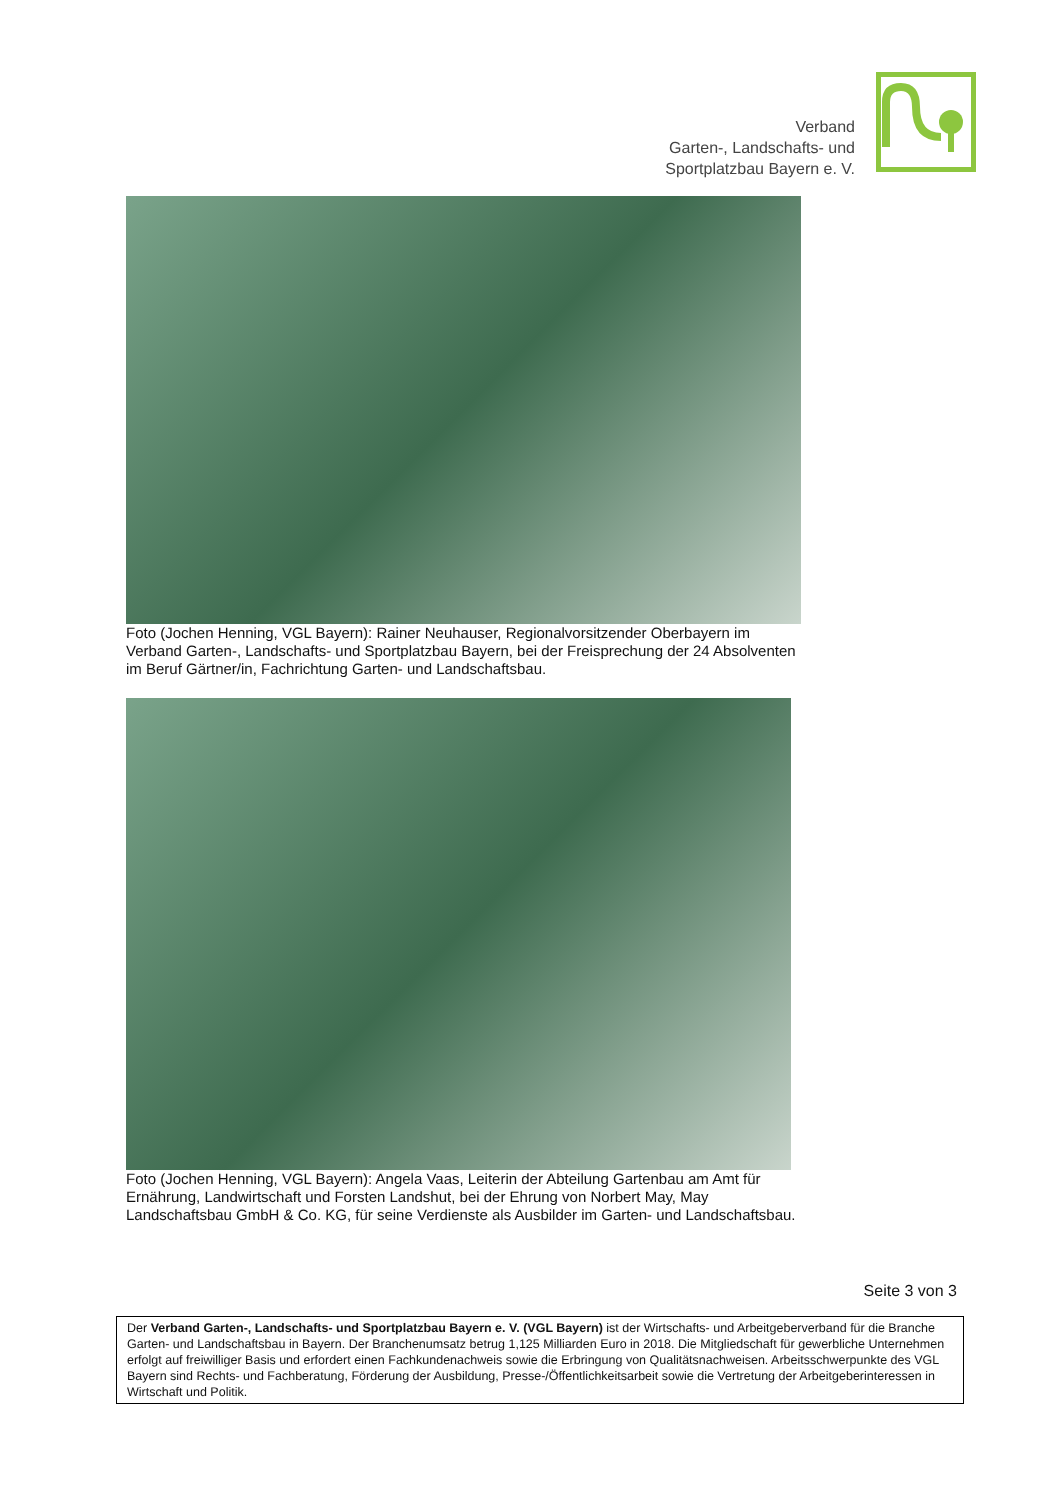Verband
Garten-, Landschafts- und
Sportplatzbau Bayern e. V.
Foto (Jochen Henning, VGL Bayern): Rainer Neuhauser, Regionalvorsitzender Oberbayern im Verband Garten-, Landschafts- und Sportplatzbau Bayern, bei der Freisprechung der 24 Absolventen im Beruf Gärtner/in, Fachrichtung Garten- und Landschaftsbau.
Foto (Jochen Henning, VGL Bayern): Angela Vaas, Leiterin der Abteilung Gartenbau am Amt für Ernährung, Landwirtschaft und Forsten Landshut, bei der Ehrung von Norbert May, May Landschaftsbau GmbH & Co. KG, für seine Verdienste als Ausbilder im Garten- und Landschaftsbau.
Seite 3 von 3
Der Verband Garten-, Landschafts- und Sportplatzbau Bayern e. V. (VGL Bayern) ist der Wirtschafts- und Arbeitgeberverband für die Branche Garten- und Landschaftsbau in Bayern. Der Branchenumsatz betrug 1,125 Milliarden Euro in 2018. Die Mitgliedschaft für gewerbliche Unternehmen erfolgt auf freiwilliger Basis und erfordert einen Fachkundenachweis sowie die Erbringung von Qualitätsnachweisen. Arbeitsschwerpunkte des VGL Bayern sind Rechts- und Fachberatung, Förderung der Ausbildung, Presse-/Öffentlichkeitsarbeit sowie die Vertretung der Arbeitgeberinteressen in Wirtschaft und Politik.